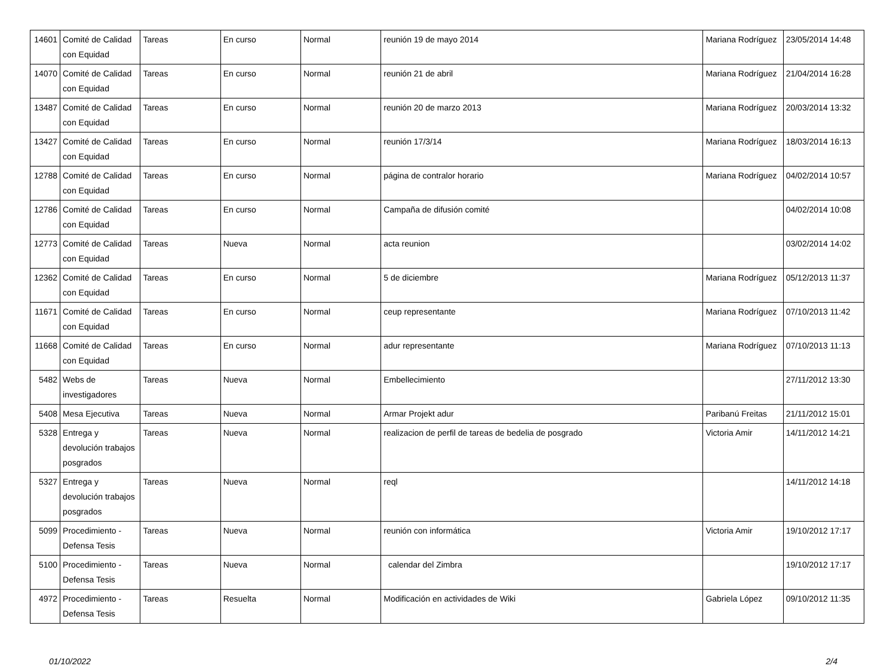| 14601 | Comité de Calidad con Equidad | Tareas | En curso | Normal | reunión 19 de mayo 2014 | Mariana Rodríguez | 23/05/2014 14:48 |
| 14070 | Comité de Calidad con Equidad | Tareas | En curso | Normal | reunión 21 de abril | Mariana Rodríguez | 21/04/2014 16:28 |
| 13487 | Comité de Calidad con Equidad | Tareas | En curso | Normal | reunión 20 de marzo 2013 | Mariana Rodríguez | 20/03/2014 13:32 |
| 13427 | Comité de Calidad con Equidad | Tareas | En curso | Normal | reunión 17/3/14 | Mariana Rodríguez | 18/03/2014 16:13 |
| 12788 | Comité de Calidad con Equidad | Tareas | En curso | Normal | página de contralor horario | Mariana Rodríguez | 04/02/2014 10:57 |
| 12786 | Comité de Calidad con Equidad | Tareas | En curso | Normal | Campaña de difusión comité | | 04/02/2014 10:08 |
| 12773 | Comité de Calidad con Equidad | Tareas | Nueva | Normal | acta reunion | | 03/02/2014 14:02 |
| 12362 | Comité de Calidad con Equidad | Tareas | En curso | Normal | 5 de diciembre | Mariana Rodríguez | 05/12/2013 11:37 |
| 11671 | Comité de Calidad con Equidad | Tareas | En curso | Normal | ceup representante | Mariana Rodríguez | 07/10/2013 11:42 |
| 11668 | Comité de Calidad con Equidad | Tareas | En curso | Normal | adur representante | Mariana Rodríguez | 07/10/2013 11:13 |
| 5482 | Webs de investigadores | Tareas | Nueva | Normal | Embellecimiento | | 27/11/2012 13:30 |
| 5408 | Mesa Ejecutiva | Tareas | Nueva | Normal | Armar Projekt adur | Paribanú Freitas | 21/11/2012 15:01 |
| 5328 | Entrega y devolución trabajos posgrados | Tareas | Nueva | Normal | realizacion de perfil de tareas de bedelia de posgrado | Victoria Amir | 14/11/2012 14:21 |
| 5327 | Entrega y devolución trabajos posgrados | Tareas | Nueva | Normal | reql | | 14/11/2012 14:18 |
| 5099 | Procedimiento - Defensa Tesis | Tareas | Nueva | Normal | reunión con informática | Victoria Amir | 19/10/2012 17:17 |
| 5100 | Procedimiento - Defensa Tesis | Tareas | Nueva | Normal | calendar del Zimbra | | 19/10/2012 17:17 |
| 4972 | Procedimiento - Defensa Tesis | Tareas | Resuelta | Normal | Modificación en actividades de Wiki | Gabriela López | 09/10/2012 11:35 |
01/10/2022 2/4